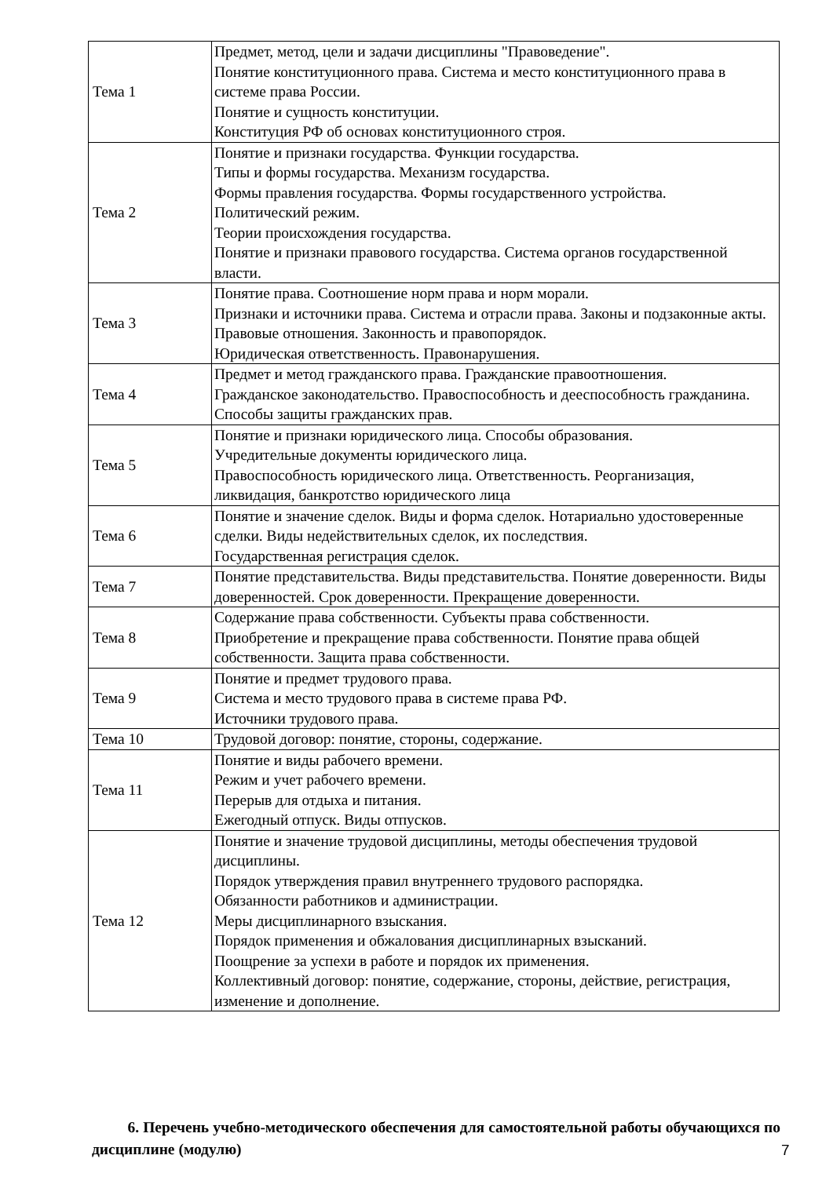| Тема 1 | Предмет, метод, цели и задачи дисциплины "Правоведение". Понятие конституционного права. Система и место конституционного права в системе права России. Понятие и сущность конституции. Конституция РФ об основах конституционного строя. |
| Тема 2 | Понятие и признаки государства. Функции государства. Типы и формы государства. Механизм государства. Формы правления государства. Формы государственного устройства. Политический режим. Теории происхождения государства. Понятие и признаки правового государства. Система органов государственной власти. |
| Тема 3 | Понятие права. Соотношение норм права и норм морали. Признаки и источники права. Система и отрасли права. Законы и подзаконные акты. Правовые отношения. Законность и правопорядок. Юридическая ответственность. Правонарушения. |
| Тема 4 | Предмет и метод гражданского права. Гражданские правоотношения. Гражданское законодательство. Правоспособность и дееспособность гражданина. Способы защиты гражданских прав. |
| Тема 5 | Понятие и признаки юридического лица. Способы образования. Учредительные документы юридического лица. Правоспособность юридического лица. Ответственность. Реорганизация, ликвидация, банкротство юридического лица |
| Тема 6 | Понятие и значение сделок. Виды и форма сделок. Нотариально удостоверенные сделки. Виды недействительных сделок, их последствия. Государственная регистрация сделок. |
| Тема 7 | Понятие представительства. Виды представительства. Понятие доверенности. Виды доверенностей. Срок доверенности. Прекращение доверенности. |
| Тема 8 | Содержание права собственности. Субъекты права собственности. Приобретение и прекращение права собственности. Понятие права общей собственности. Защита права собственности. |
| Тема 9 | Понятие и предмет трудового права. Система и место трудового права в системе права РФ. Источники трудового права. |
| Тема 10 | Трудовой договор: понятие, стороны, содержание. |
| Тема 11 | Понятие и виды рабочего времени. Режим и учет рабочего времени. Перерыв для отдыха и питания. Ежегодный отпуск. Виды отпусков. |
| Тема 12 | Понятие и значение трудовой дисциплины, методы обеспечения трудовой дисциплины. Порядок утверждения правил внутреннего трудового распорядка. Обязанности работников и администрации. Меры дисциплинарного взыскания. Порядок применения и обжалования дисциплинарных взысканий. Поощрение за успехи в работе и порядок их применения. Коллективный договор: понятие, содержание, стороны, действие, регистрация, изменение и дополнение. |
6. Перечень учебно-методического обеспечения для самостоятельной работы обучающихся по дисциплине (модулю)
7